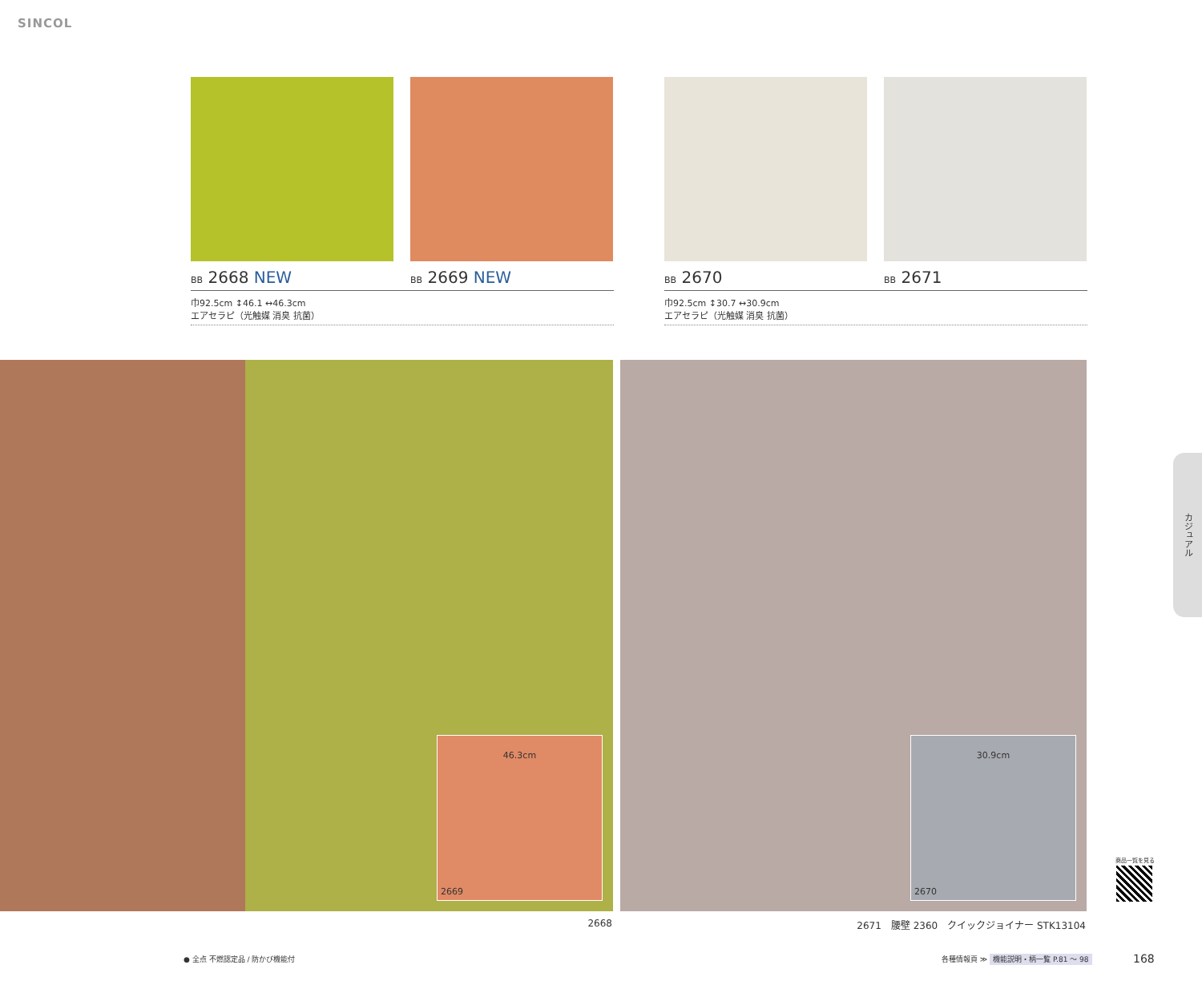SINCOL
BB 2668 NEW BB 2669 NEW
巾92.5cm ↕46.1 ↔46.3cm
エアセラピ（光触媒 消臭 抗菌）
BB 2670 BB 2671
巾92.5cm ↕30.7 ↔30.9cm
エアセラピ（光触媒 消臭 抗菌）
46.3cm
2669
30.9cm
2670
2668
2671　腰壁 2360　クイックジョイナー STK13104
カジュアル
商品一覧を見る
● 全点 不燃認定品 / 防かび機能付
各種情報頁 ≫ 機能説明・柄一覧 P.81 ～ 98
168